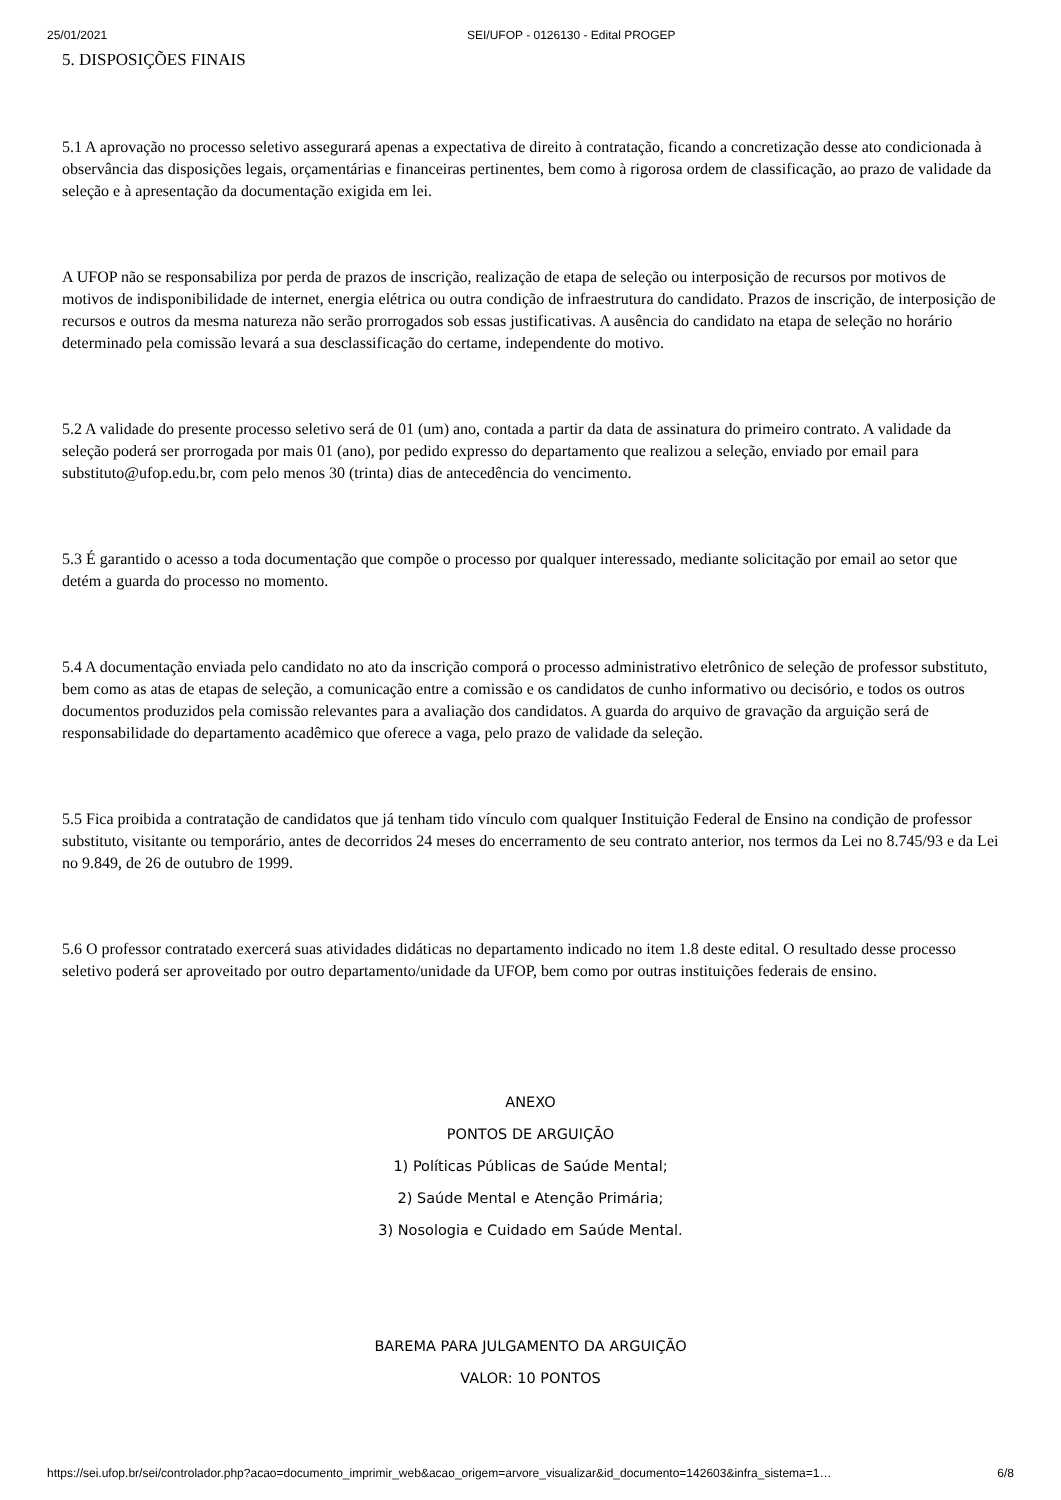25/01/2021 SEI/UFOP - 0126130 - Edital PROGEP
5. DISPOSIÇÕES FINAIS
5.1 A aprovação no processo seletivo assegurará apenas a expectativa de direito à contratação, ficando a concretização desse ato condicionada à observância das disposições legais, orçamentárias e financeiras pertinentes, bem como à rigorosa ordem de classificação, ao prazo de validade da seleção e à apresentação da documentação exigida em lei.
A UFOP não se responsabiliza por perda de prazos de inscrição, realização de etapa de seleção ou interposição de recursos por motivos de motivos de indisponibilidade de internet, energia elétrica ou outra condição de infraestrutura do candidato. Prazos de inscrição, de interposição de recursos e outros da mesma natureza não serão prorrogados sob essas justificativas. A ausência do candidato na etapa de seleção no horário determinado pela comissão levará a sua desclassificação do certame, independente do motivo.
5.2 A validade do presente processo seletivo será de 01 (um) ano, contada a partir da data de assinatura do primeiro contrato. A validade da seleção poderá ser prorrogada por mais 01 (ano), por pedido expresso do departamento que realizou a seleção, enviado por email para substituto@ufop.edu.br, com pelo menos 30 (trinta) dias de antecedência do vencimento.
5.3 É garantido o acesso a toda documentação que compõe o processo por qualquer interessado, mediante solicitação por email ao setor que detém a guarda do processo no momento.
5.4 A documentação enviada pelo candidato no ato da inscrição comporá o processo administrativo eletrônico de seleção de professor substituto, bem como as atas de etapas de seleção, a comunicação entre a comissão e os candidatos de cunho informativo ou decisório, e todos os outros documentos produzidos pela comissão relevantes para a avaliação dos candidatos. A guarda do arquivo de gravação da arguição será de responsabilidade do departamento acadêmico que oferece a vaga, pelo prazo de validade da seleção.
5.5 Fica proibida a contratação de candidatos que já tenham tido vínculo com qualquer Instituição Federal de Ensino na condição de professor substituto, visitante ou temporário, antes de decorridos 24 meses do encerramento de seu contrato anterior, nos termos da Lei no 8.745/93 e da Lei no 9.849, de 26 de outubro de 1999.
5.6 O professor contratado exercerá suas atividades didáticas no departamento indicado no item 1.8 deste edital. O resultado desse processo seletivo poderá ser aproveitado por outro departamento/unidade da UFOP, bem como por outras instituições federais de ensino.
ANEXO
PONTOS DE ARGUIÇÃO
1) Políticas Públicas de Saúde Mental;
2) Saúde Mental e Atenção Primária;
3) Nosologia e Cuidado em Saúde Mental.
BAREMA PARA JULGAMENTO DA ARGUIÇÃO
VALOR: 10 PONTOS
https://sei.ufop.br/sei/controlador.php?acao=documento_imprimir_web&acao_origem=arvore_visualizar&id_documento=142603&infra_sistema=1… 6/8